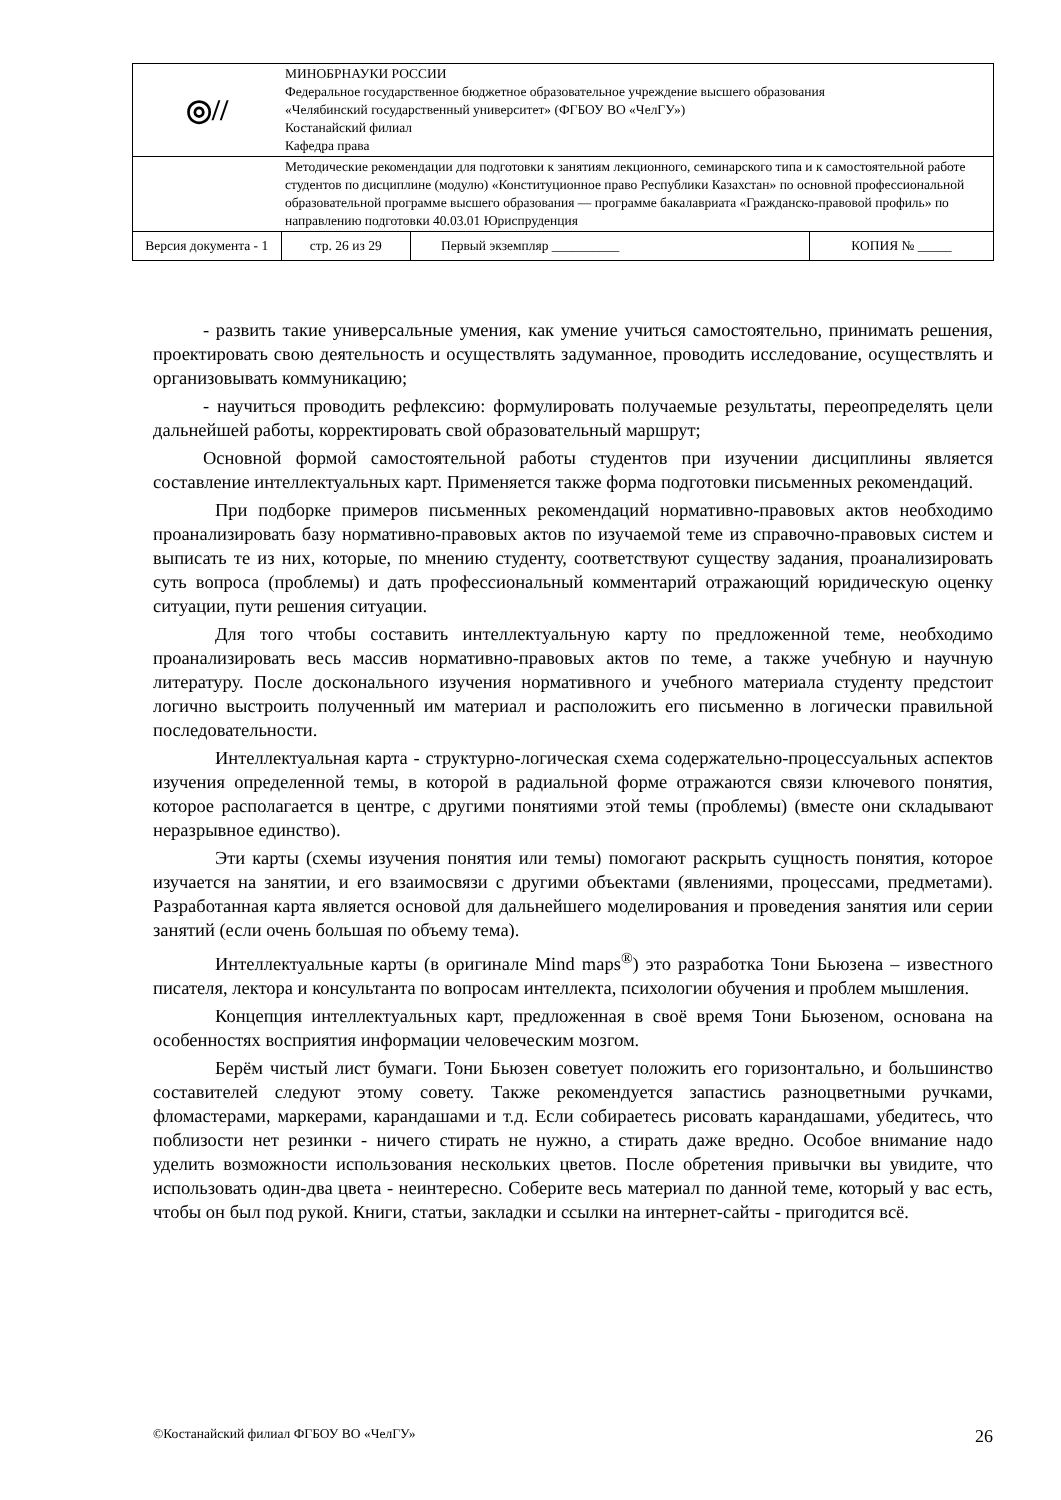| ◎// | МИНОБРНАУКИ РОССИИ Федеральное государственное бюджетное образовательное учреждение высшего образования «Челябинский государственный университет» (ФГБОУ ВО «ЧелГУ») Костанайский филиал Кафедра права | | |
| | Методические рекомендации для подготовки к занятиям лекционного, семинарского типа и к самостоятельной работе студентов по дисциплине (модулю) «Конституционное право Республики Казахстан» по основной профессиональной образовательной программе высшего образования — программе бакалавриата «Гражданско-правовой профиль» по направлению подготовки 40.03.01 Юриспруденция | | |
| Версия документа - 1 | стр. 26 из 29 | Первый экземпляр __________ | КОПИЯ № _____ |
- развить такие универсальные умения, как умение учиться самостоятельно, принимать решения, проектировать свою деятельность и осуществлять задуманное, проводить исследование, осуществлять и организовывать коммуникацию;
- научиться проводить рефлексию: формулировать получаемые результаты, переопределять цели дальнейшей работы, корректировать свой образовательный маршрут;
Основной формой самостоятельной работы студентов при изучении дисциплины является составление интеллектуальных карт. Применяется также форма подготовки письменных рекомендаций.
При подборке примеров письменных рекомендаций нормативно-правовых актов необходимо проанализировать базу нормативно-правовых актов по изучаемой теме из справочно-правовых систем и выписать те из них, которые, по мнению студенту, соответствуют существу задания, проанализировать суть вопроса (проблемы) и дать профессиональный комментарий отражающий юридическую оценку ситуации, пути решения ситуации.
Для того чтобы составить интеллектуальную карту по предложенной теме, необходимо проанализировать весь массив нормативно-правовых актов по теме, а также учебную и научную литературу. После досконального изучения нормативного и учебного материала студенту предстоит логично выстроить полученный им материал и расположить его письменно в логически правильной последовательности.
Интеллектуальная карта - структурно-логическая схема содержательно-процессуальных аспектов изучения определенной темы, в которой в радиальной форме отражаются связи ключевого понятия, которое располагается в центре, с другими понятиями этой темы (проблемы) (вместе они складывают неразрывное единство).
Эти карты (схемы изучения понятия или темы) помогают раскрыть сущность понятия, которое изучается на занятии, и его взаимосвязи с другими объектами (явлениями, процессами, предметами). Разработанная карта является основой для дальнейшего моделирования и проведения занятия или серии занятий (если очень большая по объему тема).
Интеллектуальные карты (в оригинале Mind maps<sup>®</sup>) это разработка Тони Бьюзена – известного писателя, лектора и консультанта по вопросам интеллекта, психологии обучения и проблем мышления.
Концепция интеллектуальных карт, предложенная в своё время Тони Бьюзеном, основана на особенностях восприятия информации человеческим мозгом.
Берём чистый лист бумаги. Тони Бьюзен советует положить его горизонтально, и большинство составителей следуют этому совету. Также рекомендуется запастись разноцветными ручками, фломастерами, маркерами, карандашами и т.д. Если собираетесь рисовать карандашами, убедитесь, что поблизости нет резинки - ничего стирать не нужно, а стирать даже вредно. Особое внимание надо уделить возможности использования нескольких цветов. После обретения привычки вы увидите, что использовать один-два цвета - неинтересно. Соберите весь материал по данной теме, который у вас есть, чтобы он был под рукой. Книги, статьи, закладки и ссылки на интернет-сайты - пригодится всё.
©Костанайский филиал ФГБОУ ВО «ЧелГУ» 26